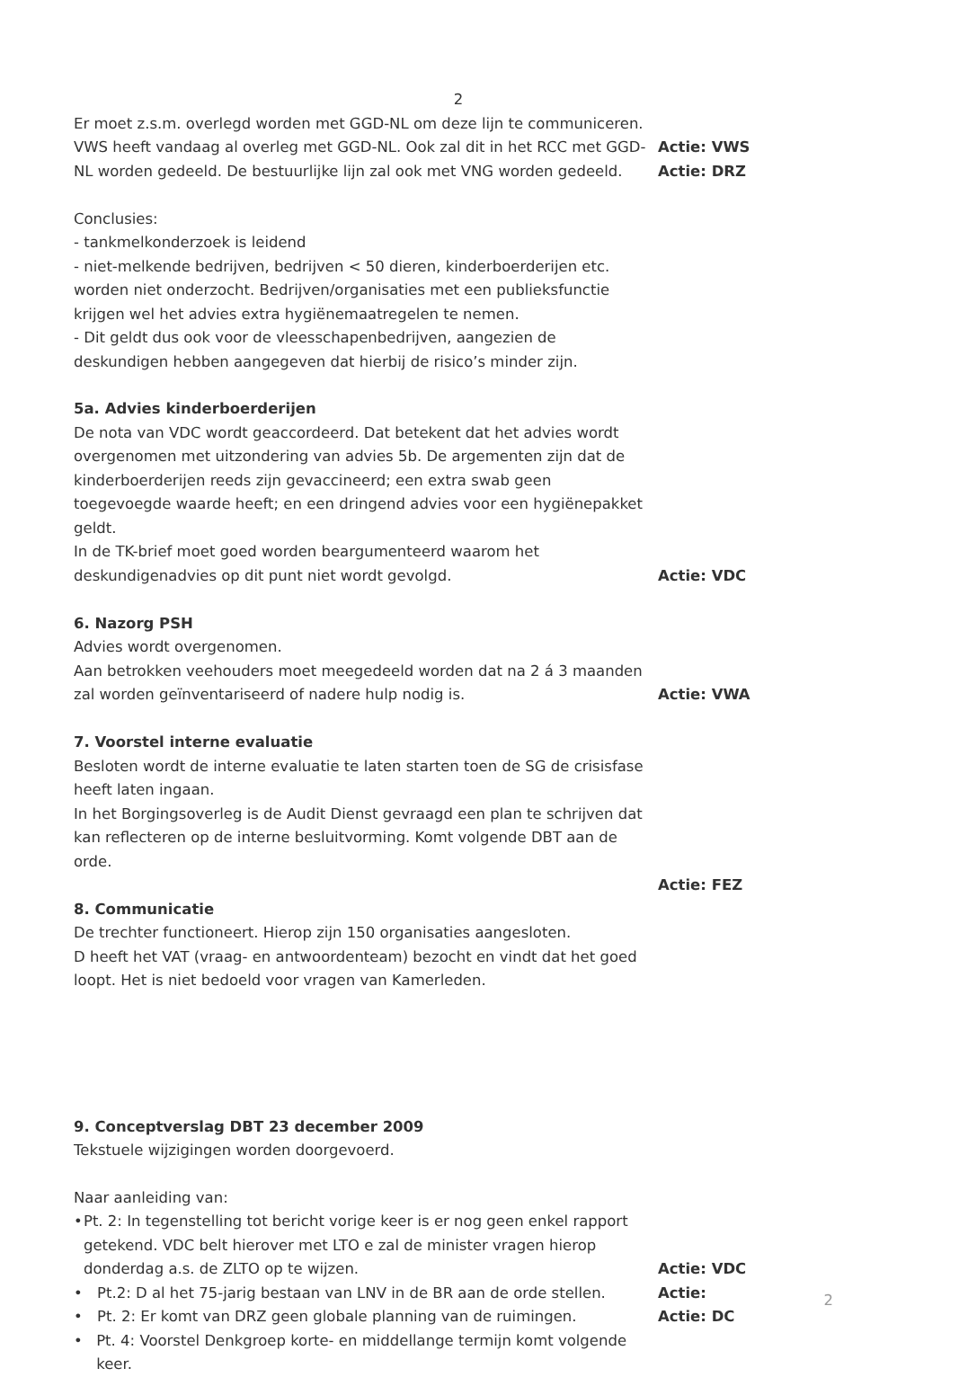2
Er moet z.s.m. overlegd worden met GGD-NL om deze lijn te communiceren. VWS heeft vandaag al overleg met GGD-NL. Ook zal dit in het RCC met GGD-NL worden gedeeld. De bestuurlijke lijn zal ook met VNG worden gedeeld.
Actie: VWS
Actie: DRZ
Conclusies:
- tankmelkonderzoek is leidend
- niet-melkende bedrijven, bedrijven < 50 dieren, kinderboerderijen etc. worden niet onderzocht. Bedrijven/organisaties met een publieksfunctie krijgen wel het advies extra hygiënemaatregelen te nemen.
- Dit geldt dus ook voor de vleesschapenbedrijven, aangezien de deskundigen hebben aangegeven dat hierbij de risico’s minder zijn.
5a. Advies kinderboerderijen
De nota van VDC wordt geaccordeerd. Dat betekent dat het advies wordt overgenomen met uitzondering van advies 5b. De argementen zijn dat de kinderboerderijen reeds zijn gevaccineerd; een extra swab geen toegevoegde waarde heeft; en een dringend advies voor een hygiënepakket geldt.
In de TK-brief moet goed worden beargumenteerd waarom het deskundigenadvies op dit punt niet wordt gevolgd.
Actie: VDC
6. Nazorg PSH
Advies wordt overgenomen.
Aan betrokken veehouders moet meegedeeld worden dat na 2 á 3 maanden zal worden geïnventariseerd of nadere hulp nodig is.
Actie: VWA
7. Voorstel interne evaluatie
Besloten wordt de interne evaluatie te laten starten toen de SG de crisisfase heeft laten ingaan.
In het Borgingsoverleg is de Audit Dienst gevraagd een plan te schrijven dat kan reflecteren op de interne besluitvorming. Komt volgende DBT aan de orde.
Actie: FEZ
8. Communicatie
De trechter functioneert. Hierop zijn 150 organisaties aangesloten.
D heeft het VAT (vraag- en antwoordenteam) bezocht en vindt dat het goed loopt. Het is niet bedoeld voor vragen van Kamerleden.
9. Conceptverslag DBT 23 december 2009
Tekstuele wijzigingen worden doorgevoerd.
Naar aanleiding van:
• Pt. 2: In tegenstelling tot bericht vorige keer is er nog geen enkel rapport getekend. VDC belt hierover met LTO e zal de minister vragen hierop donderdag a.s. de ZLTO op te wijzen.
• Pt.2: D al het 75-jarig bestaan van LNV in de BR aan de orde stellen.
• Pt. 2: Er komt van DRZ geen globale planning van de ruimingen.
• Pt. 4: Voorstel Denkgroep korte- en middellange termijn komt volgende keer.
Actie: VDC
Actie:
Actie: DC
2